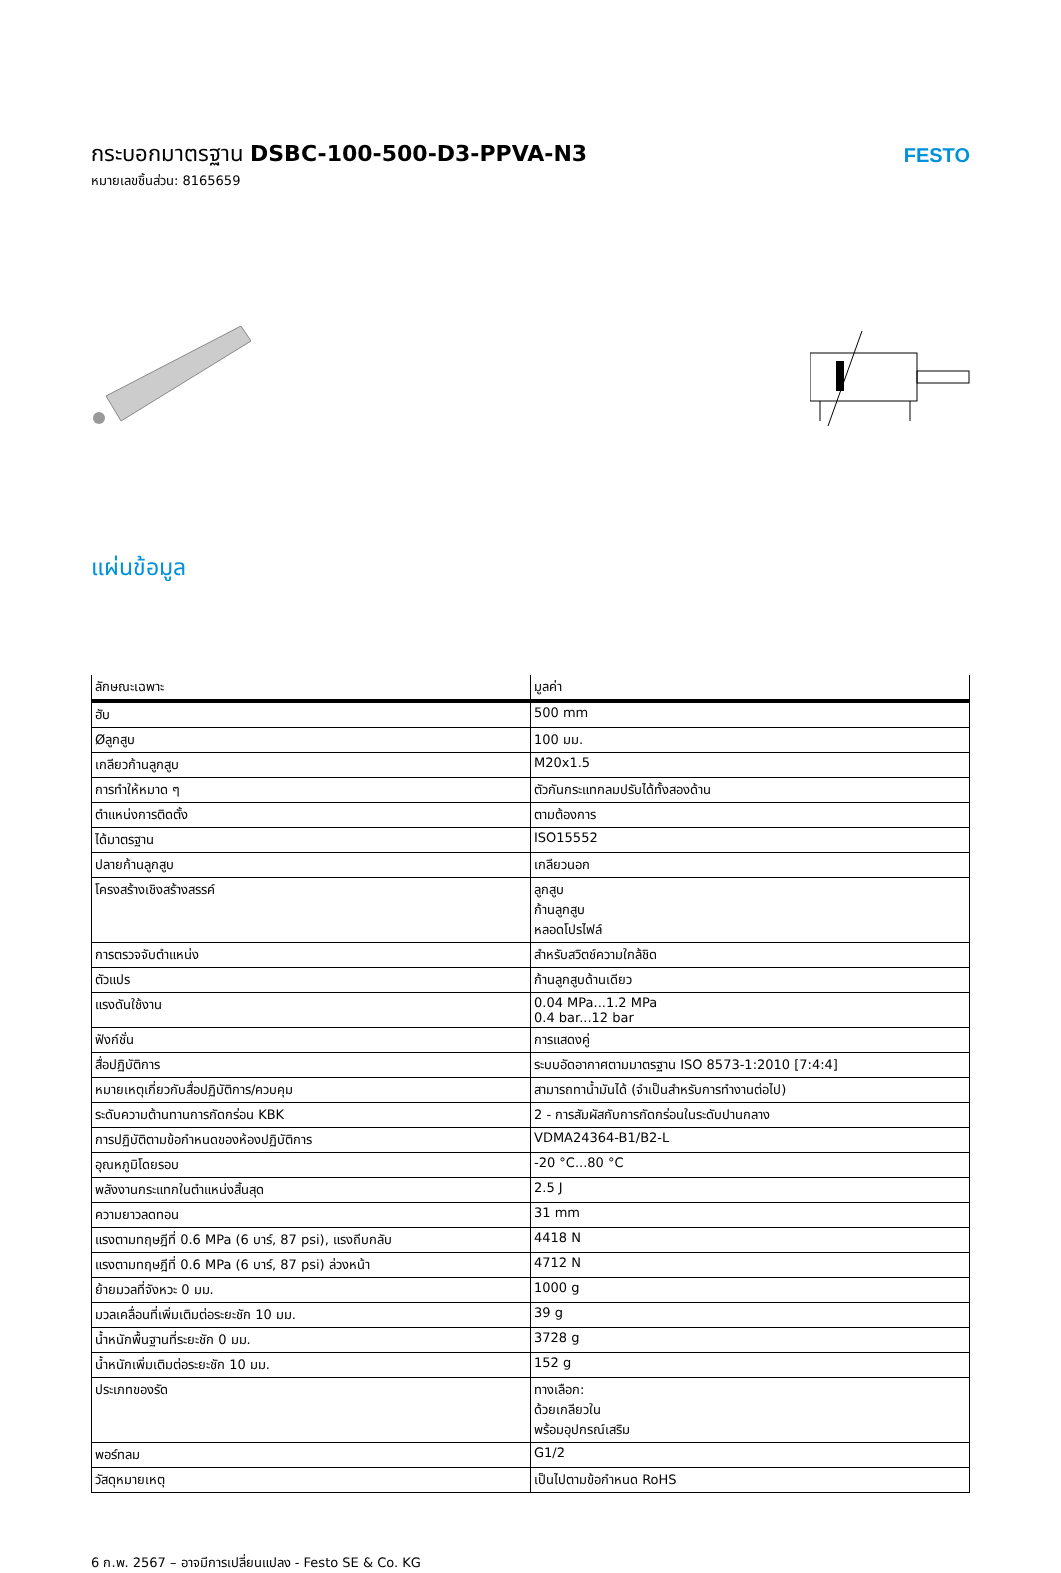กระบอกมาตรฐาน DSBC-100-500-D3-PPVA-N3
หมายเลขชิ้นส่วน: 8165659
FESTO
แผ่นข้อมูล
| ลักษณะเฉพาะ | มูลค่า |
| --- | --- |
| ฮับ | 500 mm |
| Øลูกสูบ | 100 มม. |
| เกลียวก้านลูกสูบ | M20x1.5 |
| การทำให้หมาด ๆ | ตัวกันกระแทกลมปรับได้ทั้งสองด้าน |
| ตำแหน่งการติดตั้ง | ตามต้องการ |
| ได้มาตรฐาน | ISO15552 |
| ปลายก้านลูกสูบ | เกลียวนอก |
| โครงสร้างเชิงสร้างสรรค์ | ลูกสูบ ก้านลูกสูบ หลอดโปรไฟล์ |
| การตรวจจับตำแหน่ง | สำหรับสวิตช์ความใกล้ชิด |
| ตัวแปร | ก้านลูกสูบด้านเดียว |
| แรงดันใช้งาน | 0.04 MPa...1.2 MPa 0.4 bar...12 bar |
| ฟังก์ชั่น | การแสดงคู่ |
| สื่อปฏิบัติการ | ระบบอัดอากาศตามมาตรฐาน ISO 8573-1:2010 [7:4:4] |
| หมายเหตุเกี่ยวกับสื่อปฏิบัติการ/ควบคุม | สามารถทาน้ำมันได้ (จำเป็นสำหรับการทำงานต่อไป) |
| ระดับความต้านทานการกัดกร่อน KBK | 2 - การสัมผัสกับการกัดกร่อนในระดับปานกลาง |
| การปฏิบัติตามข้อกำหนดของห้องปฏิบัติการ | VDMA24364-B1/B2-L |
| อุณหภูมิโดยรอบ | -20 °C...80 °C |
| พลังงานกระแทกในตำแหน่งสิ้นสุด | 2.5 J |
| ความยาวลดทอน | 31 mm |
| แรงตามทฤษฎีที่ 0.6 MPa (6 บาร์, 87 psi), แรงถีบกลับ | 4418 N |
| แรงตามทฤษฎีที่ 0.6 MPa (6 บาร์, 87 psi) ล่วงหน้า | 4712 N |
| ย้ายมวลที่จังหวะ 0 มม. | 1000 g |
| มวลเคลื่อนที่เพิ่มเติมต่อระยะชัก 10 มม. | 39 g |
| น้ำหนักพื้นฐานที่ระยะชัก 0 มม. | 3728 g |
| น้ำหนักเพิ่มเติมต่อระยะชัก 10 มม. | 152 g |
| ประเภทของรัด | ทางเลือก: ด้วยเกลียวใน พร้อมอุปกรณ์เสริม |
| พอร์ทลม | G1/2 |
| วัสดุหมายเหตุ | เป็นไปตามข้อกำหนด RoHS |
6 ก.พ. 2567 – อาจมีการเปลี่ยนแปลง - Festo SE & Co. KG